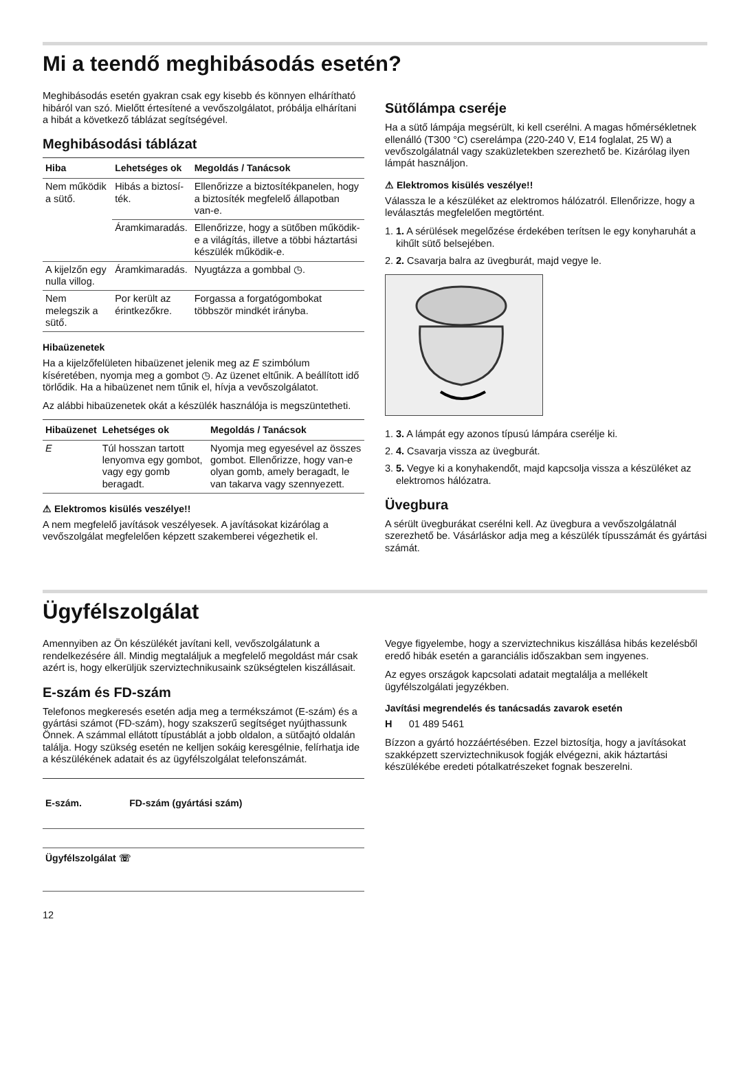Mi a teendő meghibásodás esetén?
Meghibásodás esetén gyakran csak egy kisebb és könnyen elhárítható hibáról van szó. Mielőtt értesítené a vevőszolgálatot, próbálja elhárítani a hibát a következő táblázat segítségével.
Meghibásodási táblázat
| Hiba | Lehetséges ok | Megoldás / Tanácsok |
| --- | --- | --- |
| Nem működik a sütő. | Hibás a biztosí­ték. | Ellenőrizze a biztosítékpa­nelen, hogy a biztosíték megfelelő állapotban van-e. |
| | Áramkimara­dás. | Ellenőrizze, hogy a sütőben működik-e a világítás, illetve a többi háztartási készülék működik-e. |
| A kijelzőn egy nulla villog. | Áramkimara­dás. | Nyugtázza a gombbal ◷. |
| Nem melegszik a sütő. | Por került az érintkezőkre. | Forgassa a forgatógombo­kat többször mindkét irányba. |
Hibaüzenetek
Ha a kijelzőfelületen hibaüzenet jelenik meg az E szimbólum kíséretében, nyomja meg a gombot ◷. Az üzenet eltűnik. A beállított idő törlődik. Ha a hibaüzenet nem tűnik el, hívja a vevőszolgálatot.
Az alábbi hibaüzenetek okát a készülék használója is megszüntetheti.
| Hibaüzenet | Lehetséges ok | Megoldás / Tanácsok |
| --- | --- | --- |
| E | Túl hosszan tar­tott lenyomva egy gombot, vagy egy gomb beragadt. | Nyomja meg egyesével az összes gombot. Ellen­őrizze, hogy van-e olyan gomb, amely beragadt, le van takarva vagy szennye­zett. |
⚠ Elektromos kisülés veszélye!!
A nem megfelelő javítások veszélyesek. A javításokat kizárólag a vevőszolgálat megfelelően képzett szakemberei végezhetik el.
Sütőlámpa cseréje
Ha a sütő lámpája megsérült, ki kell cserélni. A magas hőmérsékletnek ellenálló (T300 °C) cserelámpa (220-240 V, E14 foglalat, 25 W) a vevőszolgálatnál vagy szaküzletekben szerezhető be. Kizárólag ilyen lámpát használjon.
⚠ Elektromos kisülés veszélye!!
Válassza le a készüléket az elektromos hálózatról. Ellenőrizze, hogy a leválasztás megfelelően megtörtént.
1. 1. A sérülések megelőzése érdekében terítsen le egy konyharuhát a kihűlt sütő belsejében.
2. 2. Csavarja balra az üvegburát, majd vegye le.
1. 3. A lámpát egy azonos típusú lámpára cserélje ki.
2. 4. Csavarja vissza az üvegburát.
3. 5. Vegye ki a konyhakendőt, majd kapcsolja vissza a készüléket az elektromos hálózatra.
Üvegbura
A sérült üvegburákat cserélni kell. Az üvegbura a vevőszolgálatnál szerezhető be. Vásárláskor adja meg a készülék típusszámát és gyártási számát.
Ügyfélszolgálat
Amennyiben az Ön készülékét javítani kell, vevőszolgálatunk a rendelkezésére áll. Mindig megtaláljuk a megfelelő megoldást már csak azért is, hogy elkerüljük szerviztechnikusaink szükségtelen kiszállásait.
E-szám és FD-szám
Telefonos megkeresés esetén adja meg a termékszámot (E-szám) és a gyártási számot (FD-szám), hogy szakszerű segítséget nyújthassunk Önnek. A számmal ellátott típustáblát a jobb oldalon, a sütőajtó oldalán találja. Hogy szükség esetén ne kelljen sokáig keresgélnie, felírhatja ide a készülékének adatait és az ügyfélszolgálat telefonszámát.
| E-szám. | FD-szám (gyártási szám) |
| --- | --- |
| Ügyfélszolgálat ☏ | |
12
Vegye figyelembe, hogy a szerviztechnikus kiszállása hibás kezelésből eredő hibák esetén a garanciális időszakban sem ingyenes.
Az egyes országok kapcsolati adatait megtalálja a mellékelt ügyfélszolgálati jegyzékben.
Javítási megrendelés és tanácsadás zavarok esetén
H 01 489 5461
Bízzon a gyártó hozzáértésében. Ezzel biztosítja, hogy a javításokat szakképzett szerviztechnikusok fogják elvégezni, akik háztartási készülékébe eredeti pótalkatrészeket fognak beszerelni.